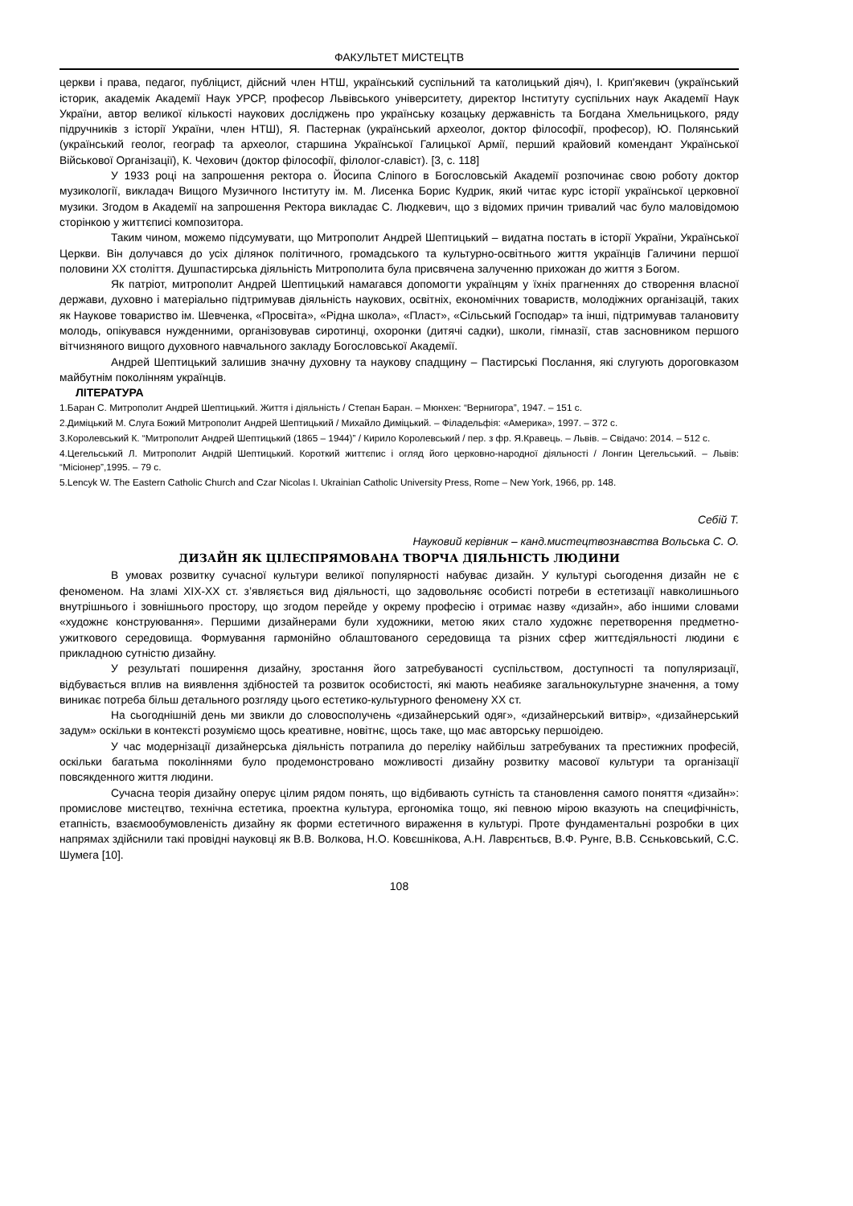ФАКУЛЬТЕТ МИСТЕЦТВ
церкви і права, педагог, публіцист, дійсний член НТШ, український суспільний та католицький діяч), І. Крип'якевич (український історик, академік Академії Наук УРСР, професор Львівського університету, директор Інституту суспільних наук Академії Наук України, автор великої кількості наукових досліджень про українську козацьку державність та Богдана Хмельницького, ряду підручників з історії України, член НТШ), Я. Пастернак (український археолог, доктор філософії, професор), Ю. Полянський (український геолог, географ та археолог, старшина Української Галицької Армії, перший крайовий комендант Української Військової Організації), К. Чехович (доктор філософії, філолог-славіст). [3, с. 118]
У 1933 році на запрошення ректора о. Йосипа Сліпого в Богословській Академії розпочинає свою роботу доктор музикології, викладач Вищого Музичного Інституту ім. М. Лисенка Борис Кудрик, який читає курс історії української церковної музики. Згодом в Академії на запрошення Ректора викладає С. Людкевич, що з відомих причин тривалий час було маловідомою сторінкою у життєписі композитора.
Таким чином, можемо підсумувати, що Митрополит Андрей Шептицький – видатна постать в історії України, Української Церкви. Він долучався до усіх ділянок політичного, громадського та культурно-освітнього життя українців Галичини першої половини ХХ століття. Душпастирська діяльність Митрополита була присвячена залученню прихожан до життя з Богом.
Як патріот, митрополит Андрей Шептицький намагався допомогти українцям у їхніх прагненнях до створення власної держави, духовно і матеріально підтримував діяльність наукових, освітніх, економічних товариств, молодіжних організацій, таких як Наукове товариство ім. Шевченка, «Просвіта», «Рідна школа», «Пласт», «Сільський Господар» та інші, підтримував талановиту молодь, опікувався нужденними, організовував сиротинці, охоронки (дитячі садки), школи, гімназії, став засновником першого вітчизняного вищого духовного навчального закладу Богословської Академії.
Андрей Шептицький залишив значну духовну та наукову спадщину – Пастирські Послання, які слугують дороговказом майбутнім поколінням українців.
ЛІТЕРАТУРА
1.Баран С. Митрополит Андрей Шептицький. Життя і діяльність / Степан Баран. – Мюнхен: “Вернигора”, 1947. – 151 с.
2.Диміцький М. Слуга Божий Митрополит Андрей Шептицький / Михайло Диміцький. – Філадельфія: «Америка», 1997. – 372 с.
3.Королевський К. “Митрополит Андрей Шептицький (1865 – 1944)” / Кирило Королевський / пер. з фр. Я.Кравець. – Львів. – Свідачо: 2014. – 512 с.
4.Цегельський Л. Митрополит Андрій Шептицький. Короткий життєпис і огляд його церковно-народної діяльності / Лонгин Цегельський. – Львів: “Місіонер”,1995. – 79 с.
5.Lencyk W. The Eastern Catholic Church and Czar Nicolas I. Ukrainian Catholic University Press, Rome – New York, 1966, pp. 148.
Себій Т.
Науковий керівник – канд.мистецтвознавства Вольська С. О.
ДИЗАЙН ЯК ЦІЛЕСПРЯМОВАНА ТВОРЧА ДІЯЛЬНІСТЬ ЛЮДИНИ
В умовах розвитку сучасної культури великої популярності набуває дизайн. У культурі сьогодення дизайн не є феноменом. На зламі XIX-XX ст. з’являється вид діяльності, що задовольняє особисті потреби в естетизації навколишнього внутрішнього і зовнішнього простору, що згодом перейде у окрему професію і отримає назву «дизайн», або іншими словами «художнє конструювання». Першими дизайнерами були художники, метою яких стало художнє перетворення предметно-ужиткового середовища. Формування гармонійно облаштованого середовища та різних сфер життєдіяльності людини є прикладною сутністю дизайну.
У результаті поширення дизайну, зростання його затребуваності суспільством, доступності та популяризації, відбувається вплив на виявлення здібностей та розвиток особистості, які мають неабияке загальнокультурне значення, а тому виникає потреба більш детального розгляду цього естетико-культурного феномену ХХ ст.
На сьогоднішній день ми звикли до словосполучень «дизайнерський одяг», «дизайнерський витвір», «дизайнерський задум» оскільки в контексті розуміємо щось креативне, новітнє, щось таке, що має авторську першоідею.
У час модернізації дизайнерська діяльність потрапила до переліку найбільш затребуваних та престижних професій, оскільки багатьма поколіннями було продемонстровано можливості дизайну розвитку масової культури та організації повсякденного життя людини.
Сучасна теорія дизайну оперує цілим рядом понять, що відбивають сутність та становлення самого поняття «дизайн»: промислове мистецтво, технічна естетика, проектна культура, ергономіка тощо, які певною мірою вказують на специфічність, етапність, взаємообумовленість дизайну як форми естетичного вираження в культурі. Проте фундаментальні розробки в цих напрямах здійснили такі провідні науковці як В.В. Волкова, Н.О. Ковєшнікова, А.Н. Лаврєнтьєв, В.Ф. Рунге, В.В. Сєньковський, С.С. Шумега [10].
108